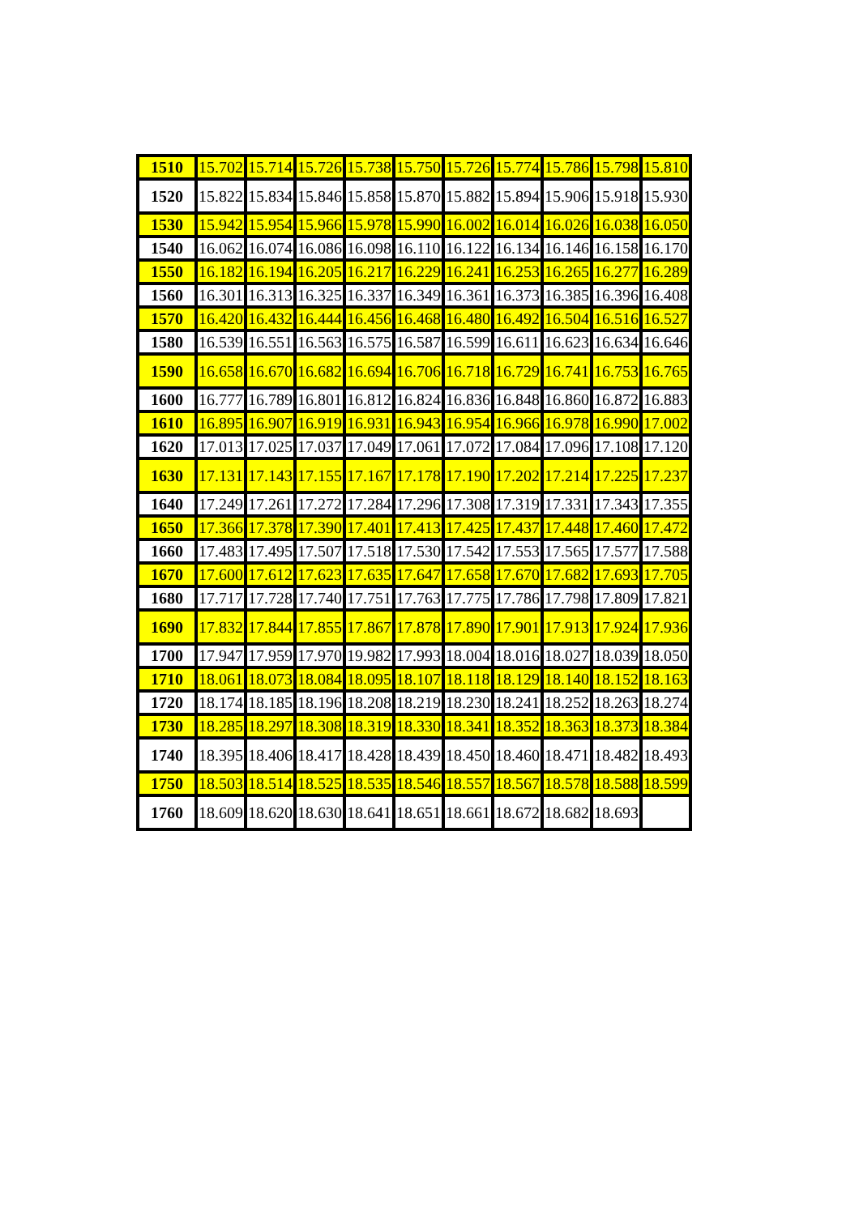| 1510 | 15.702 | 15.714 | 15.726 | 15.738 | 15.750 | 15.726 | 15.774 | 15.786 | 15.798 | 15.810 |
| 1520 | 15.822 | 15.834 | 15.846 | 15.858 | 15.870 | 15.882 | 15.894 | 15.906 | 15.918 | 15.930 |
| 1530 | 15.942 | 15.954 | 15.966 | 15.978 | 15.990 | 16.002 | 16.014 | 16.026 | 16.038 | 16.050 |
| 1540 | 16.062 | 16.074 | 16.086 | 16.098 | 16.110 | 16.122 | 16.134 | 16.146 | 16.158 | 16.170 |
| 1550 | 16.182 | 16.194 | 16.205 | 16.217 | 16.229 | 16.241 | 16.253 | 16.265 | 16.277 | 16.289 |
| 1560 | 16.301 | 16.313 | 16.325 | 16.337 | 16.349 | 16.361 | 16.373 | 16.385 | 16.396 | 16.408 |
| 1570 | 16.420 | 16.432 | 16.444 | 16.456 | 16.468 | 16.480 | 16.492 | 16.504 | 16.516 | 16.527 |
| 1580 | 16.539 | 16.551 | 16.563 | 16.575 | 16.587 | 16.599 | 16.611 | 16.623 | 16.634 | 16.646 |
| 1590 | 16.658 | 16.670 | 16.682 | 16.694 | 16.706 | 16.718 | 16.729 | 16.741 | 16.753 | 16.765 |
| 1600 | 16.777 | 16.789 | 16.801 | 16.812 | 16.824 | 16.836 | 16.848 | 16.860 | 16.872 | 16.883 |
| 1610 | 16.895 | 16.907 | 16.919 | 16.931 | 16.943 | 16.954 | 16.966 | 16.978 | 16.990 | 17.002 |
| 1620 | 17.013 | 17.025 | 17.037 | 17.049 | 17.061 | 17.072 | 17.084 | 17.096 | 17.108 | 17.120 |
| 1630 | 17.131 | 17.143 | 17.155 | 17.167 | 17.178 | 17.190 | 17.202 | 17.214 | 17.225 | 17.237 |
| 1640 | 17.249 | 17.261 | 17.272 | 17.284 | 17.296 | 17.308 | 17.319 | 17.331 | 17.343 | 17.355 |
| 1650 | 17.366 | 17.378 | 17.390 | 17.401 | 17.413 | 17.425 | 17.437 | 17.448 | 17.460 | 17.472 |
| 1660 | 17.483 | 17.495 | 17.507 | 17.518 | 17.530 | 17.542 | 17.553 | 17.565 | 17.577 | 17.588 |
| 1670 | 17.600 | 17.612 | 17.623 | 17.635 | 17.647 | 17.658 | 17.670 | 17.682 | 17.693 | 17.705 |
| 1680 | 17.717 | 17.728 | 17.740 | 17.751 | 17.763 | 17.775 | 17.786 | 17.798 | 17.809 | 17.821 |
| 1690 | 17.832 | 17.844 | 17.855 | 17.867 | 17.878 | 17.890 | 17.901 | 17.913 | 17.924 | 17.936 |
| 1700 | 17.947 | 17.959 | 17.970 | 19.982 | 17.993 | 18.004 | 18.016 | 18.027 | 18.039 | 18.050 |
| 1710 | 18.061 | 18.073 | 18.084 | 18.095 | 18.107 | 18.118 | 18.129 | 18.140 | 18.152 | 18.163 |
| 1720 | 18.174 | 18.185 | 18.196 | 18.208 | 18.219 | 18.230 | 18.241 | 18.252 | 18.263 | 18.274 |
| 1730 | 18.285 | 18.297 | 18.308 | 18.319 | 18.330 | 18.341 | 18.352 | 18.363 | 18.373 | 18.384 |
| 1740 | 18.395 | 18.406 | 18.417 | 18.428 | 18.439 | 18.450 | 18.460 | 18.471 | 18.482 | 18.493 |
| 1750 | 18.503 | 18.514 | 18.525 | 18.535 | 18.546 | 18.557 | 18.567 | 18.578 | 18.588 | 18.599 |
| 1760 | 18.609 | 18.620 | 18.630 | 18.641 | 18.651 | 18.661 | 18.672 | 18.682 | 18.693 | |